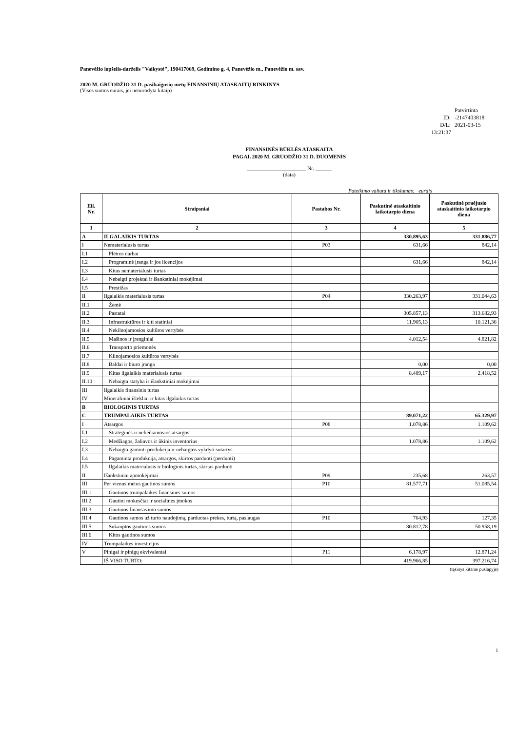Panevėžio lopšelis-darželis "Vaikystė", 190417069, Gedimino g. 4, Panevėžio m., Panevėžio m. sav.
2020 M. GRUODŽIO 31 D. pasibaigusių metų FINANSINIŲ ATASKAITŲ RINKINYS
(Visos sumos eurais, jei nenurodyta kitaip)
Patvirtinta
ID: -2147403818
D/L: 2021-03-15 13:21:37
FINANSINĖS BŪKLĖS ATASKAITA
PAGAL 2020 M. GRUODŽIO 31 D. DUOMENIS
______________________ Nr. ______
(data)
Pateikimo valiuta ir tikslumas: eurais
| Eil. Nr. | Straipsniai | Pastabos Nr. | Paskutinė ataskaitinio laikotarpio diena | Paskutinė praėjusio ataskaitinio laikotarpio diena |
| --- | --- | --- | --- | --- |
| 1 | 2 | 3 | 4 | 5 |
| A | ILGALAIKIS TURTAS | | 330.895,63 | 331.886,77 |
| I | Nematerialusis turtas | P03 | 631,66 | 842,14 |
| I.1 | Plėtros darbai | | | |
| I.2 | Programinė įranga ir jos licencijos | | 631,66 | 842,14 |
| I.3 | Kitas nematerialusis turtas | | | |
| I.4 | Nebaigti projektai ir išankstiniai mokėjimai | | | |
| I.5 | Prestižas | | | |
| II | Ilgalaikis materialusis turtas | P04 | 330.263,97 | 331.044,63 |
| II.1 | Žemė | | | |
| II.2 | Pastatai | | 305.857,13 | 313.682,93 |
| II.3 | Infrastruktūros ir kiti statiniai | | 11.905,13 | 10.121,36 |
| II.4 | Nekilnojamosios kultūros vertybės | | | |
| II.5 | Mašinos ir įrenginiai | | 4.012,54 | 4.821,82 |
| II.6 | Transporto priemonės | | | |
| II.7 | Kilnojamosios kultūros vertybės | | | |
| II.8 | Baldai ir biuro įranga | | 0,00 | 0,00 |
| II.9 | Kitas ilgalaikis materialusis turtas | | 8.489,17 | 2.418,52 |
| II.10 | Nebaigta statyba ir išankstiniai mokėjimai | | | |
| III | Ilgalaikis finansinis turtas | | | |
| IV | Mineraliniai ištekliai ir kitas ilgalaikis turtas | | | |
| B | BIOLOGINIS TURTAS | | | |
| C | TRUMPALAIKIS TURTAS | | 89.071,22 | 65.329,97 |
| I | Atsargos | P08 | 1.078,86 | 1.109,62 |
| I.1 | Strateginės ir neliečiamosios atsargos | | | |
| I.2 | Medžiagos, žaliavos ir ūkinis inventorius | | 1.078,86 | 1.109,62 |
| I.3 | Nebaigta gaminti produkcija ir nebaigtos vykdyti sutartys | | | |
| I.4 | Pagaminta produkcija, atsargos, skirtos parduoti (perduoti) | | | |
| I.5 | Ilgalaikis materialusis ir biologinis turtas, skirtas parduoti | | | |
| II | Išankstiniai apmokėjimai | P09 | 235,68 | 263,57 |
| III | Per vienus metus gautinos sumos | P10 | 81.577,71 | 51.085,54 |
| III.1 | Gautinos trumpalaikės finansinės sumos | | | |
| III.2 | Gautini mokesčiai ir socialinės įmokos | | | |
| III.3 | Gautinos finansavimo sumos | | | |
| III.4 | Gautinos sumos už turto naudojimą, parduotas prekes, turtą, paslaugas | P10 | 764,93 | 127,35 |
| III.5 | Sukauptos gautinos sumos | | 80.812,78 | 50.958,19 |
| III.6 | Kitos gautinos sumos | | | |
| IV | Trumpalaikės investicijos | | | |
| V | Pinigai ir pinigų ekvivalentai | P11 | 6.178,97 | 12.871,24 |
| | IŠ VISO TURTO: | | 419.966,85 | 397.216,74 |
(tęsinys kitame puslapyje)
1